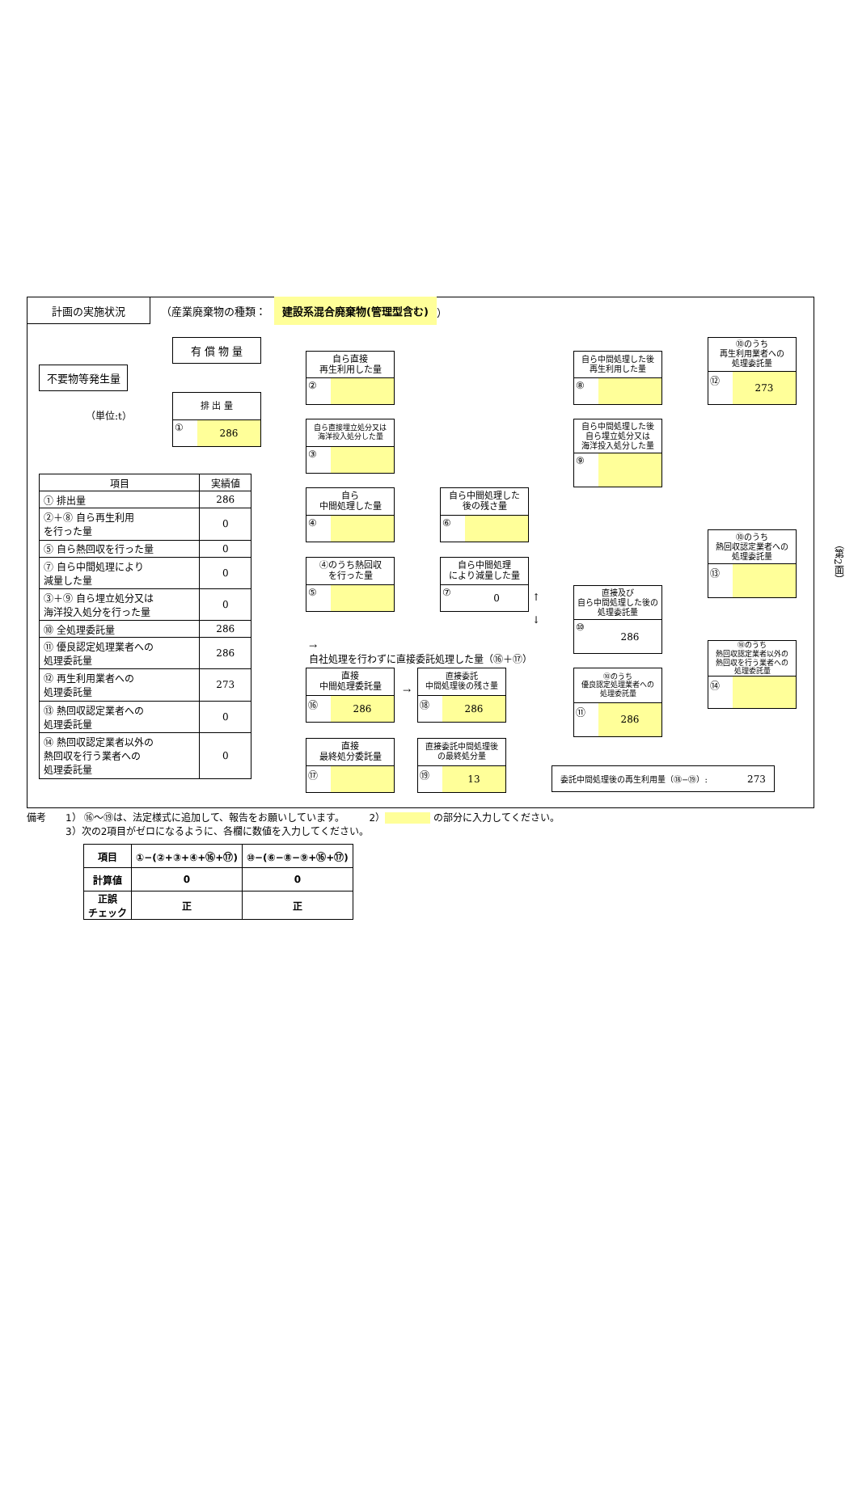計画の実施状況
（産業廃棄物の種類： 建設系混合廃棄物(管理型含む) ）
有 償 物 量
不要物等発生量
排 出 量
① 286
（単位:t）
| 項目 | 実績値 |
| --- | --- |
| ① 排出量 | 286 |
| ②＋⑧ 自ら再生利用 を行った量 | 0 |
| ⑤ 自ら熱回収を行った量 | 0 |
| ⑦ 自ら中間処理により 減量した量 | 0 |
| ③＋⑨ 自ら埋立処分又は 海洋投入処分を行った量 | 0 |
| ⑩ 全処理委託量 | 286 |
| ⑪ 優良認定処理業者への 処理委託量 | 286 |
| ⑫ 再生利用業者への 処理委託量 | 273 |
| ⑬ 熱回収認定業者への 処理委託量 | 0 |
| ⑭ 熱回収認定業者以外の 熱回収を行う業者への 処理委託量 | 0 |
自ら直接
再生利用した量
②
自ら直接埋立処分又は
海洋投入処分した量
③
自ら
中間処理した量
④
④のうち熱回収
を行った量
⑤
自ら中間処理した
後の残さ量
⑥
自ら中間処理
により減量した量
⑦ 0
→
自社処理を行わずに直接委託処理した量（⑯＋⑰）
直接
中間処理委託量
⑯ 286
直接
最終処分委託量
⑰
→
直接委託
中間処理後の残さ量
⑱ 286
直接委託中間処理後
の最終処分量
⑲ 13
↑
↓
自ら中間処理した後
再生利用した量
⑧
自ら中間処理した後
自ら埋立処分又は
海洋投入処分した量
⑨
直接及び
自ら中間処理した後の
処理委託量
⑩ 286
⑩のうち
優良認定処理業者への
処理委託量
⑪ 286
委託中間処理後の再生利用量（⑱−⑲）: 273
⑩のうち
再生利用業者への
処理委託量
⑫ 273
⑩のうち
熱回収認定業者への
処理委託量
⑬
⑩のうち
熱回収認定業者以外の
熱回収を行う業者への
処理委託量
⑭
（第2面）
備考　　1） ⑯～⑲は、法定様式に追加して、報告をお願いしています。　　　2） の部分に入力してください。
　　　　3）次の2項目がゼロになるように、各欄に数値を入力してください。
| 項目 | ①−(②+③+④+⑯+⑰) | ⑩−(⑥−⑧−⑨+⑯+⑰) |
| --- | --- | --- |
| 計算値 | 0 | 0 |
| 正誤 チェック | 正 | 正 |